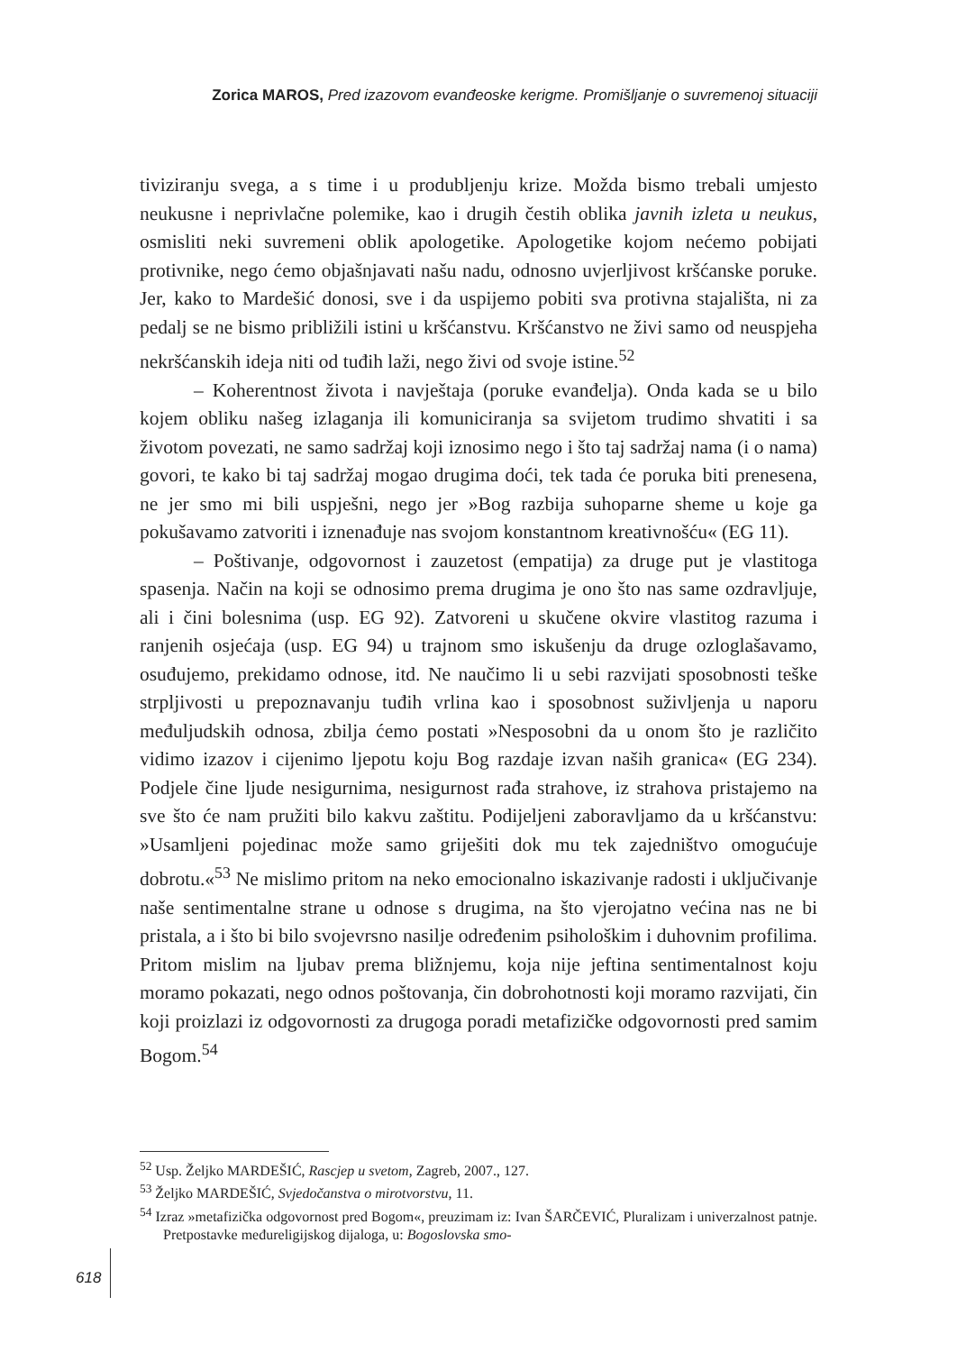Zorica MAROS, Pred izazovom evanđeoske kerigme. Promišljanje o suvremenoj situaciji
tiviziranju svega, a s time i u produbljenju krize. Možda bismo trebali umjesto neukusne i neprivlačne polemike, kao i drugih čestih oblika javnih izleta u neukus, osmisliti neki suvremeni oblik apologetike. Apologetike kojom nećemo pobijati protivnike, nego ćemo objašnjavati našu nadu, odnosno uvjerljivost kršćanske poruke. Jer, kako to Mardešić donosi, sve i da uspijemo pobiti sva protivna stajališta, ni za pedalj se ne bismo približili istini u kršćanstvu. Kršćanstvo ne živi samo od neuspjeha nekršćanskih ideja niti od tuđih laži, nego živi od svoje istine.<sup>52</sup>
– Koherentnost života i navještaja (poruke evanđelja). Onda kada se u bilo kojem obliku našeg izlaganja ili komuniciranja sa svijetom trudimo shvatiti i sa životom povezati, ne samo sadržaj koji iznosimo nego i što taj sadržaj nama (i o nama) govori, te kako bi taj sadržaj mogao drugima doći, tek tada će poruka biti prenesena, ne jer smo mi bili uspješni, nego jer »Bog razbija suhoparne sheme u koje ga pokušavamo zatvoriti i iznenađuje nas svojom konstantnom kreativnošću« (EG 11).
– Poštivanje, odgovornost i zauzetost (empatija) za druge put je vlastitoga spasenja. Način na koji se odnosimo prema drugima je ono što nas same ozdravljuje, ali i čini bolesnima (usp. EG 92). Zatvoreni u skučene okvire vlastitog razuma i ranjenih osjećaja (usp. EG 94) u trajnom smo iskušenju da druge ozloglašavamo, osuđujemo, prekidamo odnose, itd. Ne naučimo li u sebi razvijati sposobnosti teške strpljivosti u prepoznavanju tuđih vrlina kao i sposobnost suživljenja u naporu međuljudskih odnosa, zbilja ćemo postati »Nesposobni da u onom što je različito vidimo izazov i cijenimo ljepotu koju Bog razdaje izvan naših granica« (EG 234). Podjele čine ljude nesigurnima, nesigurnost rađa strahove, iz strahova pristajemo na sve što će nam pružiti bilo kakvu zaštitu. Podijeljeni zaboravljamo da u kršćanstvu: »Usamljeni pojedinac može samo griješiti dok mu tek zajedništvo omogućuje dobrotu.«<sup>53</sup> Ne mislimo pritom na neko emocionalno iskazivanje radosti i uključivanje naše sentimentalne strane u odnose s drugima, na što vjerojatno većina nas ne bi pristala, a i što bi bilo svojevrsno nasilje određenim psihološkim i duhovnim profilima. Pritom mislim na ljubav prema bližnjemu, koja nije jeftina sentimentalnost koju moramo pokazati, nego odnos poštovanja, čin dobrohotnosti koji moramo razvijati, čin koji proizlazi iz odgovornosti za drugoga poradi metafizičke odgovornosti pred samim Bogom.<sup>54</sup>
<sup>52</sup> Usp. Željko MARDEŠIĆ, Rascjep u svetom, Zagreb, 2007., 127.
<sup>53</sup> Željko MARDEŠIĆ, Svjedočanstva o mirotvorstvu, 11.
<sup>54</sup> Izraz »metafizička odgovornost pred Bogom«, preuzimam iz: Ivan ŠARČEVIĆ, Pluralizam i univerzalnost patnje. Pretpostavke međureligijskog dijaloga, u: Bogoslovska smo-
618